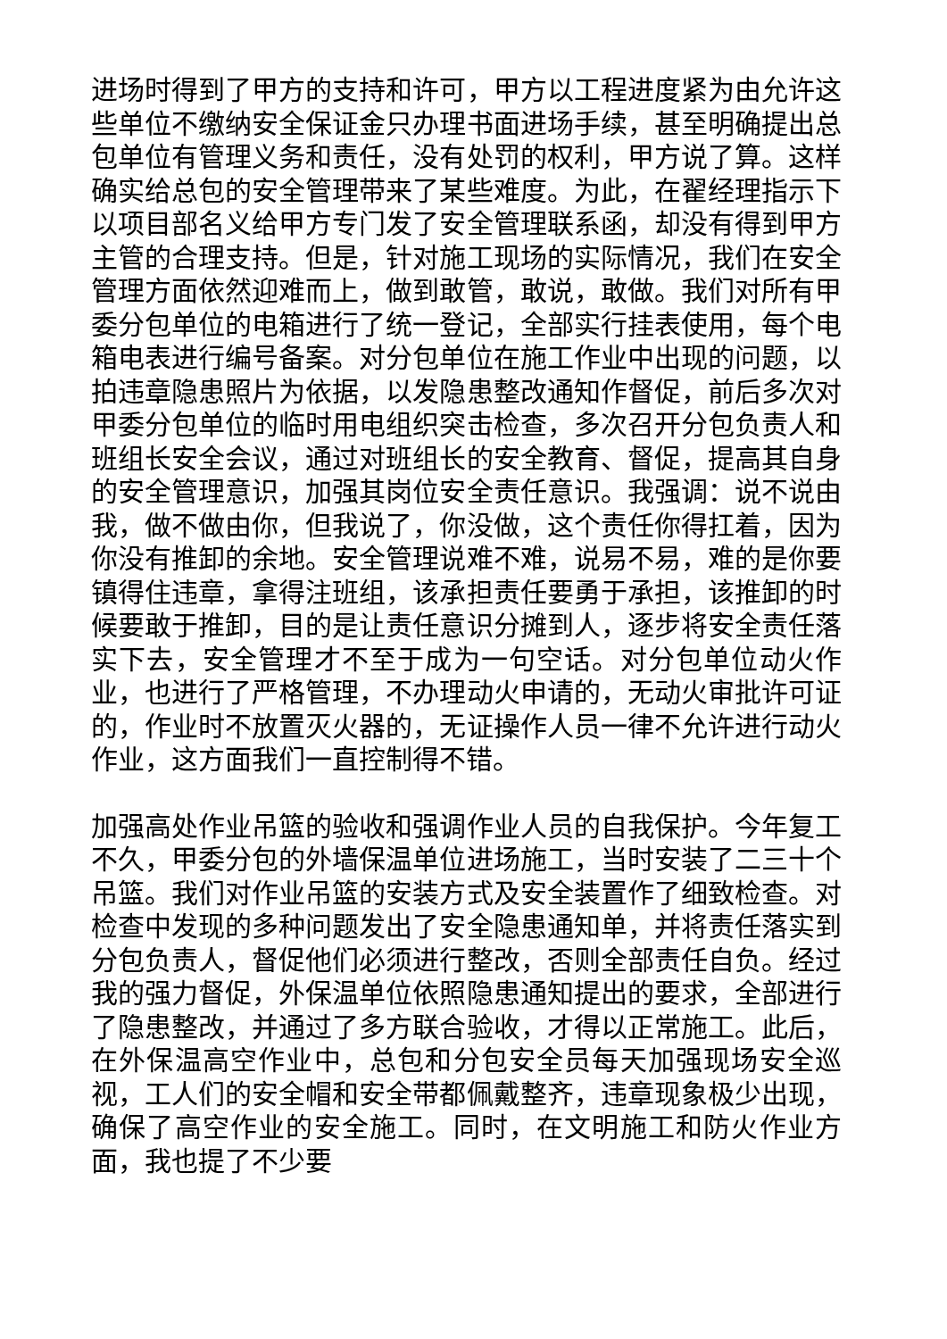进场时得到了甲方的支持和许可，甲方以工程进度紧为由允许这些单位不缴纳安全保证金只办理书面进场手续，甚至明确提出总包单位有管理义务和责任，没有处罚的权利，甲方说了算。这样确实给总包的安全管理带来了某些难度。为此，在翟经理指示下以项目部名义给甲方专门发了安全管理联系函，却没有得到甲方主管的合理支持。但是，针对施工现场的实际情况，我们在安全管理方面依然迎难而上，做到敢管，敢说，敢做。我们对所有甲委分包单位的电箱进行了统一登记，全部实行挂表使用，每个电箱电表进行编号备案。对分包单位在施工作业中出现的问题，以拍违章隐患照片为依据，以发隐患整改通知作督促，前后多次对甲委分包单位的临时用电组织突击检查，多次召开分包负责人和班组长安全会议，通过对班组长的安全教育、督促，提高其自身的安全管理意识，加强其岗位安全责任意识。我强调：说不说由我，做不做由你，但我说了，你没做，这个责任你得扛着，因为你没有推卸的余地。安全管理说难不难，说易不易，难的是你要镇得住违章，拿得注班组，该承担责任要勇于承担，该推卸的时候要敢于推卸，目的是让责任意识分摊到人，逐步将安全责任落实下去，安全管理才不至于成为一句空话。对分包单位动火作业，也进行了严格管理，不办理动火申请的，无动火审批许可证的，作业时不放置灭火器的，无证操作人员一律不允许进行动火作业，这方面我们一直控制得不错。
加强高处作业吊篮的验收和强调作业人员的自我保护。今年复工不久，甲委分包的外墙保温单位进场施工，当时安装了二三十个吊篮。我们对作业吊篮的安装方式及安全装置作了细致检查。对检查中发现的多种问题发出了安全隐患通知单，并将责任落实到分包负责人，督促他们必须进行整改，否则全部责任自负。经过我的强力督促，外保温单位依照隐患通知提出的要求，全部进行了隐患整改，并通过了多方联合验收，才得以正常施工。此后，在外保温高空作业中，总包和分包安全员每天加强现场安全巡视，工人们的安全帽和安全带都佩戴整齐，违章现象极少出现，确保了高空作业的安全施工。同时，在文明施工和防火作业方面，我也提了不少要